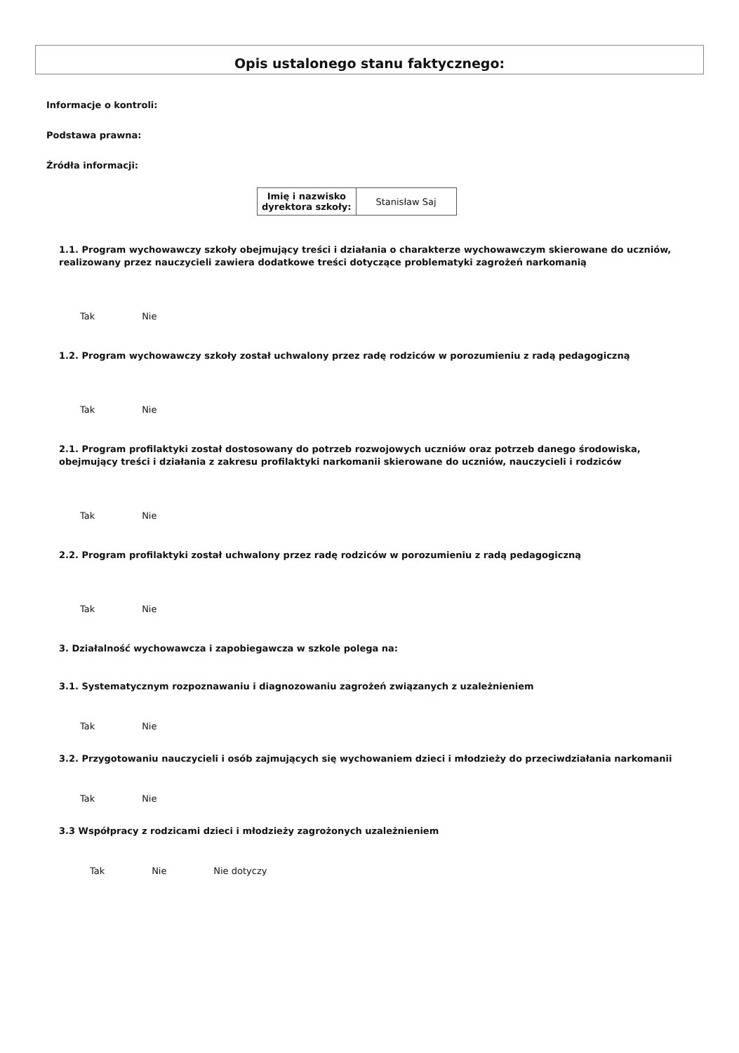Opis ustalonego stanu faktycznego:
Informacje o kontroli:
Podstawa prawna:
Źródła informacji:
| Imię i nazwisko dyrektora szkoły: | Stanisław Saj |
1.1. Program wychowawczy szkoły obejmujący treści i działania o charakterze wychowawczym skierowane do uczniów, realizowany przez nauczycieli zawiera dodatkowe treści dotyczące problematyki zagrożeń narkomanią
Tak Nie
1.2. Program wychowawczy szkoły został uchwalony przez radę rodziców w porozumieniu z radą pedagogiczną
Tak Nie
2.1. Program profilaktyki został dostosowany do potrzeb rozwojowych uczniów oraz potrzeb danego środowiska, obejmujący treści i działania z zakresu profilaktyki narkomanii skierowane do uczniów, nauczycieli i rodziców
Tak Nie
2.2. Program profilaktyki został uchwalony przez radę rodziców w porozumieniu z radą pedagogiczną
Tak Nie
3. Działalność wychowawcza i zapobiegawcza w szkole polega na:
3.1. Systematycznym rozpoznawaniu i diagnozowaniu zagrożeń związanych z uzależnieniem
Tak Nie
3.2. Przygotowaniu nauczycieli i osób zajmujących się wychowaniem dzieci i młodzieży do przeciwdziałania narkomanii
Tak Nie
3.3 Współpracy z rodzicami dzieci i młodzieży zagrożonych uzależnieniem
Tak Nie Nie dotyczy